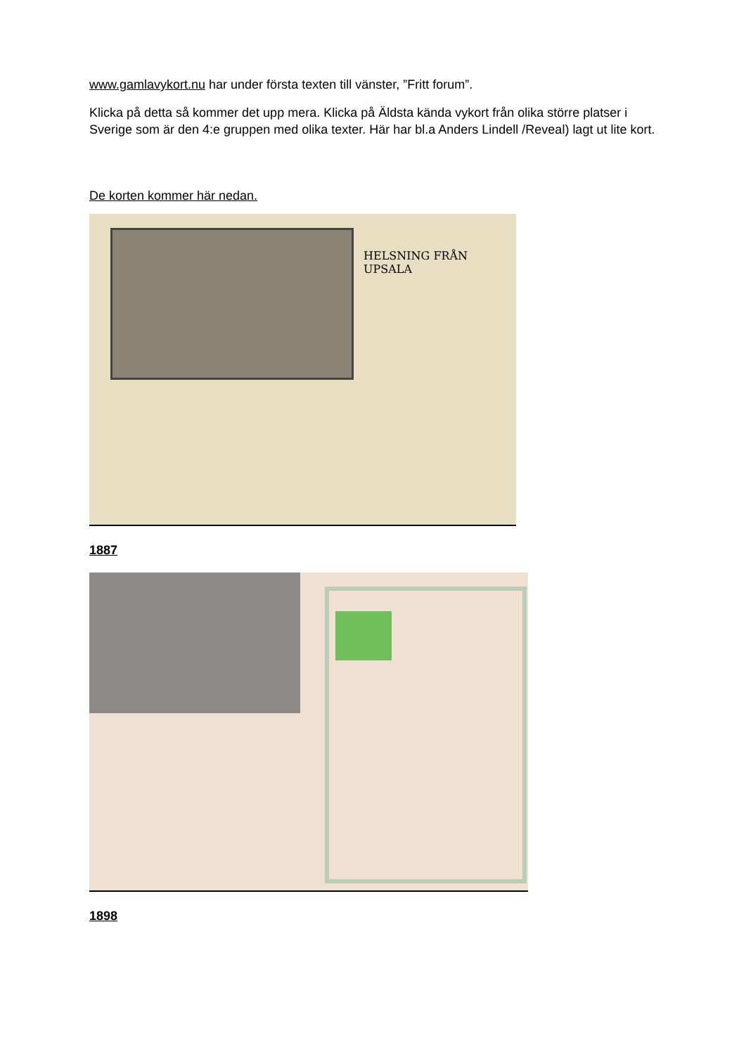www.gamlavykort.nu har under första texten till vänster, ”Fritt forum”.
Klicka på detta så kommer det upp mera. Klicka på Äldsta kända vykort från olika större platser i Sverige som är den 4:e gruppen med olika texter. Här har bl.a Anders Lindell /Reveal) lagt ut lite kort.
De korten kommer här nedan.
HELSNING FRÅN UPSALA
1887
1898